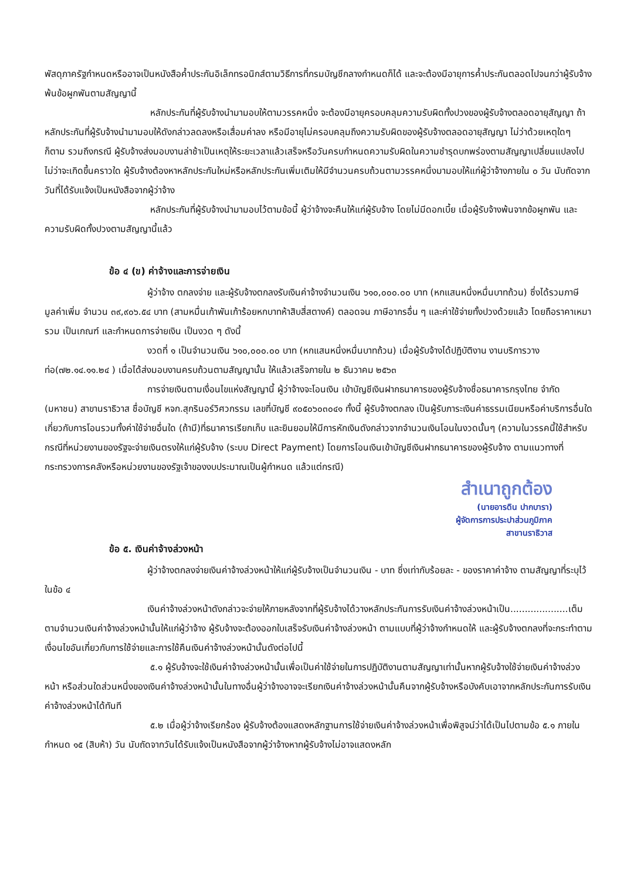พัสดุภาครัฐกำหนดหรืออาจเป็นหนังสือค้ำประกันอิเล็กทรอนิกส์ตามวิธีการที่กรมบัญชีกลางกำหนดก็ได้ และจะต้องมีอายุการค้ำประกันตลอดไปจนกว่าผู้รับจ้างพ้นข้อผูกพันตามสัญญานี้
หลักประกันที่ผู้รับจ้างนำมามอบให้ตามวรรคหนึ่ง จะต้องมีอายุครอบคลุมความรับผิดทั้งปวงของผู้รับจ้างตลอดอายุสัญญา ถ้าหลักประกันที่ผู้รับจ้างนำมามอบให้ดังกล่าวลดลงหรือเสื่อมค่าลง หรือมีอายุไม่ครอบคลุมถึงความรับผิดของผู้รับจ้างตลอดอายุสัญญา ไม่ว่าด้วยเหตุใดๆ ก็ตาม รวมถึงกรณี ผู้รับจ้างส่งมอบงานล่าช้าเป็นเหตุให้ระยะเวลาแล้วเสร็จหรือวันครบกำหนดความรับผิดในความชำรุดบกพร่องตามสัญญาเปลี่ยนแปลงไป ไม่ว่าจะเกิดขึ้นคราวใด ผู้รับจ้างต้องหาหลักประกันใหม่หรือหลักประกันเพิ่มเติมให้มีจำนวนครบถ้วนตามวรรคหนึ่งมามอบให้แก่ผู้ว่าจ้างภายใน ๐ วัน นับถัดจากวันที่ได้รับแจ้งเป็นหนังสือจากผู้ว่าจ้าง
หลักประกันที่ผู้รับจ้างนำมามอบไว้ตามข้อนี้ ผู้ว่าจ้างจะคืนให้แก่ผู้รับจ้าง โดยไม่มีดอกเบี้ย เมื่อผู้รับจ้างพ้นจากข้อผูกพัน และความรับผิดทั้งปวงตามสัญญานี้แล้ว
ข้อ ๔ (ข) ค่าจ้างและการจ่ายเงิน
ผู้ว่าจ้าง ตกลงจ่าย และผู้รับจ้างตกลงรับเงินค่าจ้างจำนวนเงิน ๖๑๐,๐๐๐.๐๐ บาท (หกแสนหนึ่งหมื่นบาทถ้วน) ซึ่งได้รวมภาษีมูลค่าเพิ่ม จำนวน ๓๙,๙๐๖.๕๔ บาท (สามหมื่นเก้าพันเก้าร้อยหกบาทห้าสิบสี่สตางค์) ตลอดจน ภาษีอากรอื่น ๆ และค่าใช้จ่ายทั้งปวงด้วยแล้ว โดยถือราคาเหมารวม เป็นเกณฑ์ และกำหนดการจ่ายเงิน เป็นงวด ๆ ดังนี้
งวดที่ ๑ เป็นจำนวนเงิน ๖๑๐,๐๐๐.๐๐ บาท (หกแสนหนึ่งหมื่นบาทถ้วน) เมื่อผู้รับจ้างได้ปฏิบัติงาน งานบริการวางท่อ(๗๒.๑๔.๑๑.๒๔ ) เมื่อได้ส่งมอบงานครบถ้วนตามสัญญานั้น ให้แล้วเสร็จภายใน ๒ ธันวาคม ๒๕๖๓
การจ่ายเงินตามเงื่อนไขแห่งสัญญานี้ ผู้ว่าจ้างจะโอนเงิน เข้าบัญชีเงินฝากธนาคารของผู้รับจ้างชื่อธนาคารกรุงไทย จำกัด (มหาชน) สาขานราธิวาส ชื่อบัญชี หจก.สุกรินอร์วิศวกรรม เลขที่บัญชี ๙๐๕๐๖๐๓๐๔๑ ทั้งนี้ ผู้รับจ้างตกลง เป็นผู้รับภาระเงินค่าธรรมเนียมหรือค่าบริการอื่นใดเกี่ยวกับการโอนรวมทั้งค่าใช้จ่ายอื่นใด (ถ้ามี)ที่ธนาคารเรียกเก็บ และยินยอมให้มีการหักเงินดังกล่าวจากจำนวนเงินโอนในงวดนั้นๆ (ความในวรรคนี้ใช้สำหรับกรณีที่หน่วยงานของรัฐจะจ่ายเงินตรงให้แก่ผู้รับจ้าง (ระบบ Direct Payment) โดยการโอนเงินเข้าบัญชีเงินฝากธนาคารของผู้รับจ้าง ตามแนวทางที่กระทรวงการคลังหรือหน่วยงานของรัฐเจ้าของงบประมาณเป็นผู้กำหนด แล้วแต่กรณี)
สำเนาถูกต้อง
(นายอารดิน ปากบารา)
ผู้จัดการการประปาส่วนภูมิภาค
สาขานราธิวาส
ข้อ ๕. เงินค่าจ้างล่วงหน้า
ผู้ว่าจ้างตกลงจ่ายเงินค่าจ้างล่วงหน้าให้แก่ผู้รับจ้างเป็นจำนวนเงิน - บาท ซึ่งเท่ากับร้อยละ - ของราคาค่าจ้าง ตามสัญญาที่ระบุไว้ ในข้อ ๔
เงินค่าจ้างล่วงหน้าดังกล่าวจะจ่ายให้ภายหลังจากที่ผู้รับจ้างได้วางหลักประกันการรับเงินค่าจ้างล่วงหน้าเป็น....................เต็มตามจำนวนเงินค่าจ้างล่วงหน้านั้นให้แก่ผู้ว่าจ้าง ผู้รับจ้างจะต้องออกใบเสร็จรับเงินค่าจ้างล่วงหน้า ตามแบบที่ผู้ว่าจ้างกำหนดให้ และผู้รับจ้างตกลงที่จะกระทำตามเงื่อนไขอันเกี่ยวกับการใช้จ่ายและการใช้คืนเงินค่าจ้างล่วงหน้านั้นดังต่อไปนี้
๕.๑ ผู้รับจ้างจะใช้เงินค่าจ้างล่วงหน้านั้นเพื่อเป็นค่าใช้จ่ายในการปฏิบัติงานตามสัญญาเท่านั้นหากผู้รับจ้างใช้จ่ายเงินค่าจ้างล่วงหน้า หรือส่วนใดส่วนหนึ่งของเงินค่าจ้างล่วงหน้านั้นในทางอื่นผู้ว่าจ้างอาจจะเรียกเงินค่าจ้างล่วงหน้านั้นคืนจากผู้รับจ้างหรือบังคับเอาจากหลักประกันการรับเงินค่าจ้างล่วงหน้าได้ทันที
๕.๒ เมื่อผู้ว่าจ้างเรียกร้อง ผู้รับจ้างต้องแสดงหลักฐานการใช้จ่ายเงินค่าจ้างล่วงหน้าเพื่อพิสูจน์ว่าได้เป็นไปตามข้อ ๕.๑ ภายในกำหนด ๑๕ (สิบห้า) วัน นับถัดจากวันได้รับแจ้งเป็นหนังสือจากผู้ว่าจ้างหากผู้รับจ้างไม่อาจแสดงหลัก